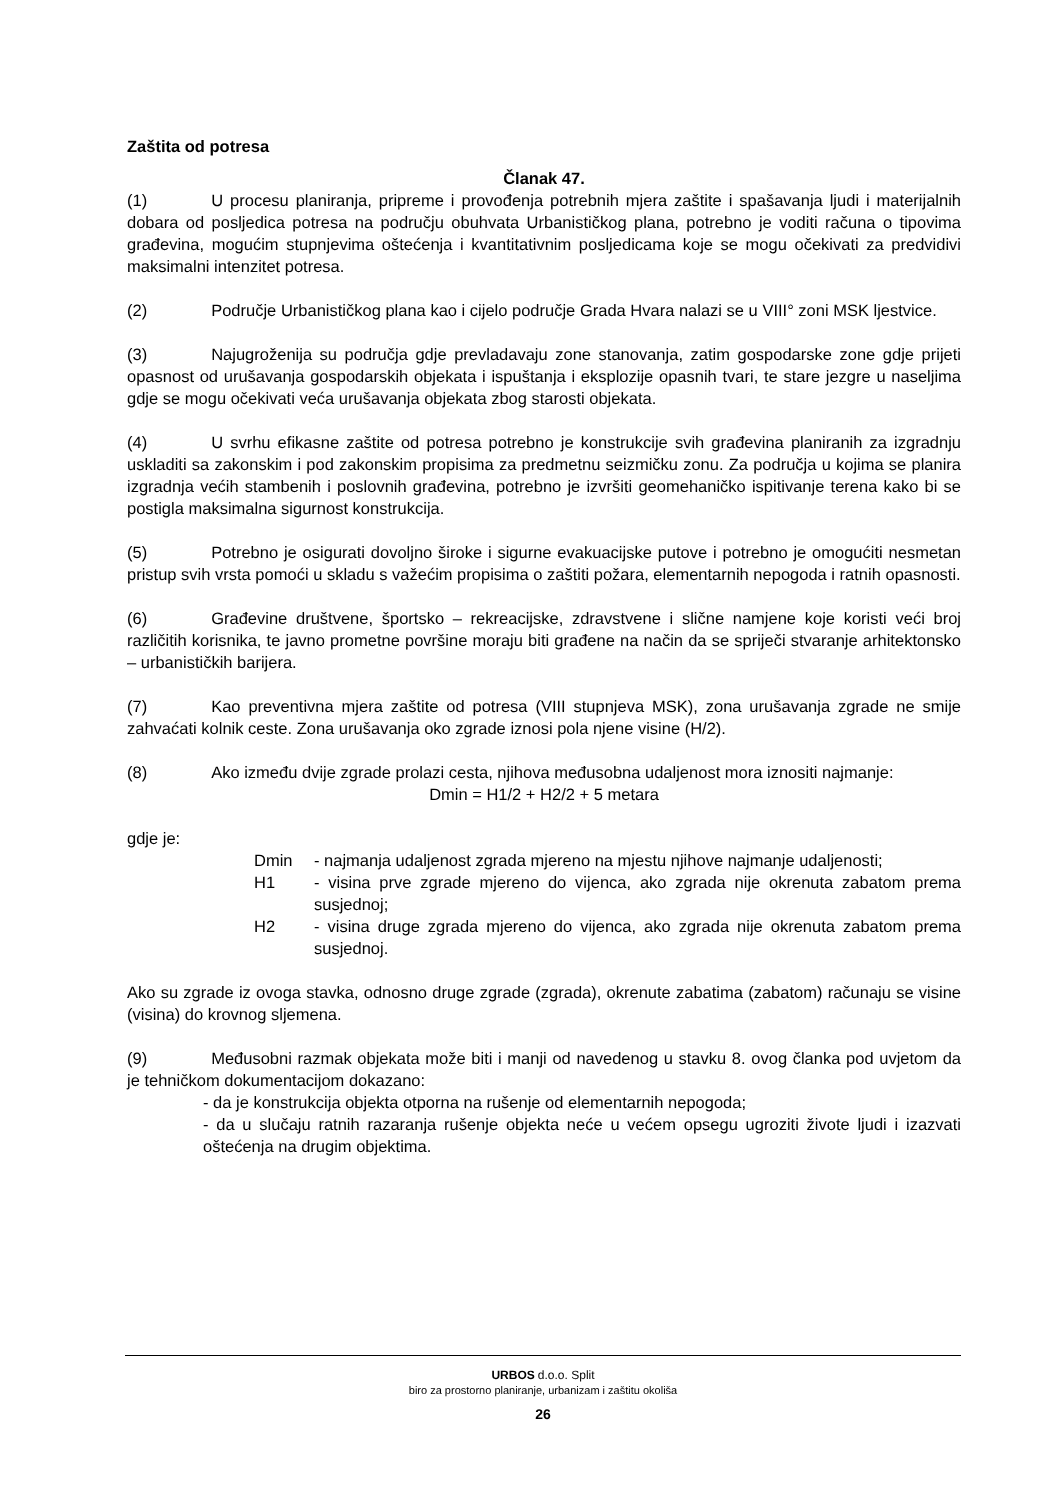Zaštita od potresa
Članak 47.
(1) U procesu planiranja, pripreme i provođenja potrebnih mjera zaštite i spašavanja ljudi i materijalnih dobara od posljedica potresa na području obuhvata Urbanističkog plana, potrebno je voditi računa o tipovima građevina, mogućim stupnjevima oštećenja i kvantitativnim posljedicama koje se mogu očekivati za predvidivi maksimalni intenzitet potresa.
(2) Područje Urbanističkog plana kao i cijelo područje Grada Hvara nalazi se u VIII° zoni MSK ljestvice.
(3) Najugroženija su područja gdje prevladavaju zone stanovanja, zatim gospodarske zone gdje prijeti opasnost od urušavanja gospodarskih objekata i ispuštanja i eksplozije opasnih tvari, te stare jezgre u naseljima gdje se mogu očekivati veća urušavanja objekata zbog starosti objekata.
(4) U svrhu efikasne zaštite od potresa potrebno je konstrukcije svih građevina planiranih za izgradnju uskladiti sa zakonskim i pod zakonskim propisima za predmetnu seizmičku zonu. Za područja u kojima se planira izgradnja većih stambenih i poslovnih građevina, potrebno je izvršiti geomehaničko ispitivanje terena kako bi se postigla maksimalna sigurnost konstrukcija.
(5) Potrebno je osigurati dovoljno široke i sigurne evakuacijske putove i potrebno je omogućiti nesmetan pristup svih vrsta pomoći u skladu s važećim propisima o zaštiti požara, elementarnih nepogoda i ratnih opasnosti.
(6) Građevine društvene, športsko – rekreacijske, zdravstvene i slične namjene koje koristi veći broj različitih korisnika, te javno prometne površine moraju biti građene na način da se spriječi stvaranje arhitektonsko – urbanističkih barijera.
(7) Kao preventivna mjera zaštite od potresa (VIII stupnjeva MSK), zona urušavanja zgrade ne smije zahvaćati kolnik ceste. Zona urušavanja oko zgrade iznosi pola njene visine (H/2).
(8) Ako između dvije zgrade prolazi cesta, njihova međusobna udaljenost mora iznositi najmanje:
Dmin = H1/2 + H2/2 + 5 metara
gdje je:
Dmin - najmanja udaljenost zgrada mjereno na mjestu njihove najmanje udaljenosti;
H1 - visina prve zgrade mjereno do vijenca, ako zgrada nije okrenuta zabatom prema susjednoj;
H2 - visina druge zgrada mjereno do vijenca, ako zgrada nije okrenuta zabatom prema susjednoj.
Ako su zgrade iz ovoga stavka, odnosno druge zgrade (zgrada), okrenute zabatima (zabatom) računaju se visine (visina) do krovnog sljemena.
(9) Međusobni razmak objekata može biti i manji od navedenog u stavku 8. ovog članka pod uvjetom da je tehničkom dokumentacijom dokazano:
- da je konstrukcija objekta otporna na rušenje od elementarnih nepogoda;
- da u slučaju ratnih razaranja rušenje objekta neće u većem opsegu ugroziti živote ljudi i izazvati oštećenja na drugim objektima.
URBOS d.o.o. Split
biro za prostorno planiranje, urbanizam i zaštitu okoliša
26